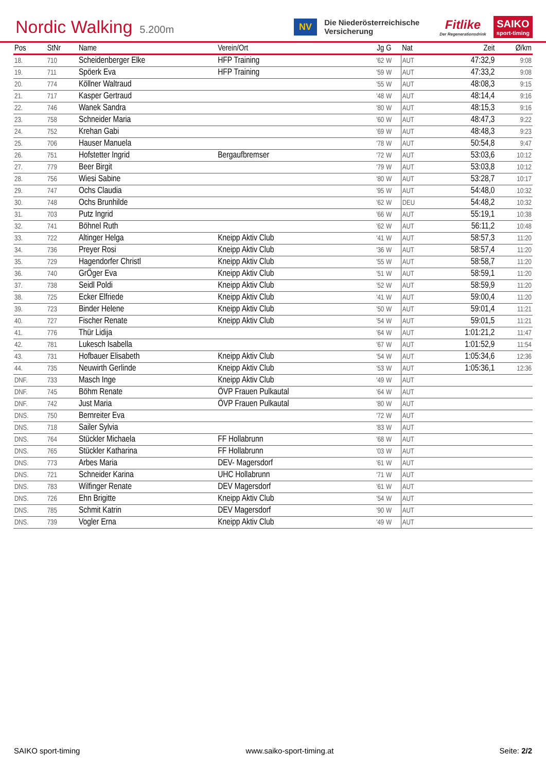Nordic Walking 5.200m
NV Die Niederösterreichische Versicherung Fitlike
Der Regenerationsdrink SAIKO
sport-timing
| Pos | StNr | Name | Verein/Ort | Jg | G | Nat | Zeit | Ø/km |
| --- | --- | --- | --- | --- | --- | --- | --- | --- |
| 18. | 710 | Scheidenberger Elke | HFP Training | '62 | W | AUT | 47:32,9 | 9:08 |
| 19. | 711 | Spöerk Eva | HFP Training | '59 | W | AUT | 47:33,2 | 9:08 |
| 20. | 774 | Köllner Waltraud | | '55 | W | AUT | 48:08,3 | 9:15 |
| 21. | 717 | Kasper Gertraud | | '48 | W | AUT | 48:14,4 | 9:16 |
| 22. | 746 | Wanek Sandra | | '80 | W | AUT | 48:15,3 | 9:16 |
| 23. | 758 | Schneider Maria | | '60 | W | AUT | 48:47,3 | 9:22 |
| 24. | 752 | Krehan Gabi | | '69 | W | AUT | 48:48,3 | 9:23 |
| 25. | 706 | Hauser Manuela | | '78 | W | AUT | 50:54,8 | 9:47 |
| 26. | 751 | Hofstetter Ingrid | Bergaufbremser | '72 | W | AUT | 53:03,6 | 10:12 |
| 27. | 779 | Beer Birgit | | '79 | W | AUT | 53:03,8 | 10:12 |
| 28. | 756 | Wiesi Sabine | | '80 | W | AUT | 53:28,7 | 10:17 |
| 29. | 747 | Ochs Claudia | | '95 | W | AUT | 54:48,0 | 10:32 |
| 30. | 748 | Ochs Brunhilde | | '62 | W | DEU | 54:48,2 | 10:32 |
| 31. | 703 | Putz Ingrid | | '66 | W | AUT | 55:19,1 | 10:38 |
| 32. | 741 | Böhnel Ruth | | '62 | W | AUT | 56:11,2 | 10:48 |
| 33. | 722 | Altinger Helga | Kneipp Aktiv Club | '41 | W | AUT | 58:57,3 | 11:20 |
| 34. | 736 | Preyer Rosi | Kneipp Aktiv Club | '36 | W | AUT | 58:57,4 | 11:20 |
| 35. | 729 | Hagendorfer Christl | Kneipp Aktiv Club | '55 | W | AUT | 58:58,7 | 11:20 |
| 36. | 740 | GrÖger Eva | Kneipp Aktiv Club | '51 | W | AUT | 58:59,1 | 11:20 |
| 37. | 738 | Seidl Poldi | Kneipp Aktiv Club | '52 | W | AUT | 58:59,9 | 11:20 |
| 38. | 725 | Ecker Elfriede | Kneipp Aktiv Club | '41 | W | AUT | 59:00,4 | 11:20 |
| 39. | 723 | Binder Helene | Kneipp Aktiv Club | '50 | W | AUT | 59:01,4 | 11:21 |
| 40. | 727 | Fischer Renate | Kneipp Aktiv Club | '54 | W | AUT | 59:01,5 | 11:21 |
| 41. | 776 | Thür Lidija | | '64 | W | AUT | 1:01:21,2 | 11:47 |
| 42. | 781 | Lukesch Isabella | | '67 | W | AUT | 1:01:52,9 | 11:54 |
| 43. | 731 | Hofbauer Elisabeth | Kneipp Aktiv Club | '54 | W | AUT | 1:05:34,6 | 12:36 |
| 44. | 735 | Neuwirth Gerlinde | Kneipp Aktiv Club | '53 | W | AUT | 1:05:36,1 | 12:36 |
| DNF. | 733 | Masch Inge | Kneipp Aktiv Club | '49 | W | AUT | | |
| DNF. | 745 | Böhm Renate | ÖVP Frauen Pulkautal | '64 | W | AUT | | |
| DNF. | 742 | Just Maria | ÖVP Frauen Pulkautal | '80 | W | AUT | | |
| DNS. | 750 | Bernreiter Eva | | '72 | W | AUT | | |
| DNS. | 718 | Sailer Sylvia | | '83 | W | AUT | | |
| DNS. | 764 | Stückler Michaela | FF Hollabrunn | '68 | W | AUT | | |
| DNS. | 765 | Stückler Katharina | FF Hollabrunn | '03 | W | AUT | | |
| DNS. | 773 | Arbes Maria | DEV- Magersdorf | '61 | W | AUT | | |
| DNS. | 721 | Schneider Karina | UHC Hollabrunn | '71 | W | AUT | | |
| DNS. | 783 | Wilfinger Renate | DEV Magersdorf | '61 | W | AUT | | |
| DNS. | 726 | Ehn Brigitte | Kneipp Aktiv Club | '54 | W | AUT | | |
| DNS. | 785 | Schmit Katrin | DEV Magersdorf | '90 | W | AUT | | |
| DNS. | 739 | Vogler Erna | Kneipp Aktiv Club | '49 | W | AUT | | |
SAIKO sport-timing www.saiko-sport-timing.at Seite: 2/2